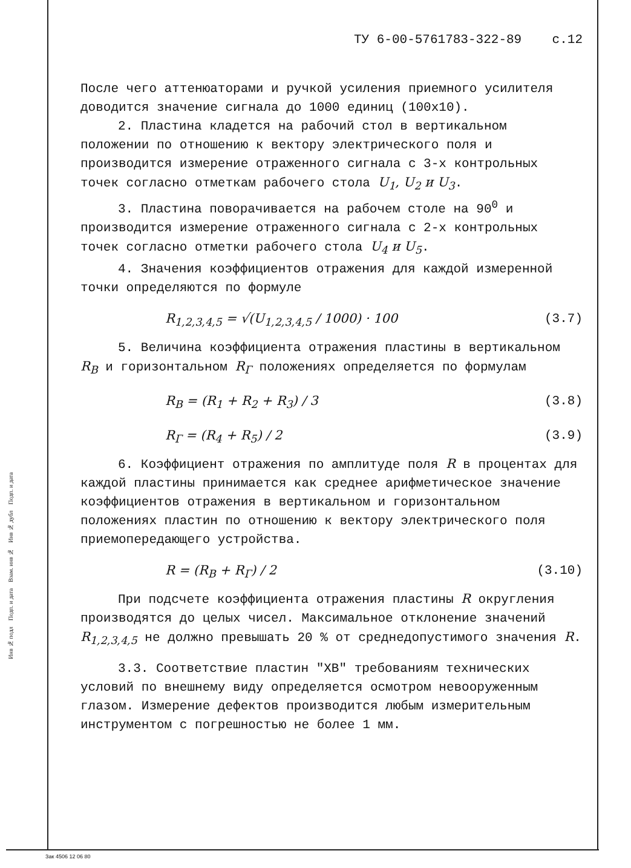ТУ 6-00-5761783-322-89 с.12
После чего аттенюаторами и ручкой усиления приемного усилителя доводится значение сигнала до 1000 единиц (100х10).
2. Пластина кладется на рабочий стол в вертикальном положении по отношению к вектору электрического поля и производится измерение отраженного сигнала с 3-х контрольных точек согласно отметкам рабочего стола U<sub>1</sub>, U<sub>2</sub> и U<sub>3</sub>.
3. Пластина поворачивается на рабочем столе на 90<sup>0</sup> и производится измерение отраженного сигнала с 2-х контрольных точек согласно отметки рабочего стола U<sub>4</sub> и U<sub>5</sub>.
4. Значения коэффициентов отражения для каждой измеренной точки определяются по формуле
R<sub>1,2,3,4,5</sub> = √(U<sub>1,2,3,4,5</sub> / 1000) · 100 (3.7)
5. Величина коэффициента отражения пластины в вертикальном R<sub>В</sub> и горизонтальном R<sub>Г</sub> положениях определяется по формулам
R<sub>В</sub> = (R<sub>1</sub> + R<sub>2</sub> + R<sub>3</sub>) / 3 (3.8)
R<sub>Г</sub> = (R<sub>4</sub> + R<sub>5</sub>) / 2 (3.9)
6. Коэффициент отражения по амплитуде поля R в процентах для каждой пластины принимается как среднее арифметическое значение коэффициентов отражения в вертикальном и горизонтальном положениях пластин по отношению к вектору электрического поля приемопередающего устройства.
R = (R<sub>В</sub> + R<sub>Г</sub>) / 2 (3.10)
При подсчете коэффициента отражения пластины R округления производятся до целых чисел. Максимальное отклонение значений R<sub>1,2,3,4,5</sub> не должно превышать 20 % от среднедопустимого значения R.
3.3. Соответствие пластин "ХВ" требованиям технических условий по внешнему виду определяется осмотром невооруженным глазом. Измерение дефектов производится любым измерительным инструментом с погрешностью не более 1 мм.
Инв № подл Подп. и дата Взам. инв № Инв № дубл Подп. и дата
Зак 4506 12 06 80